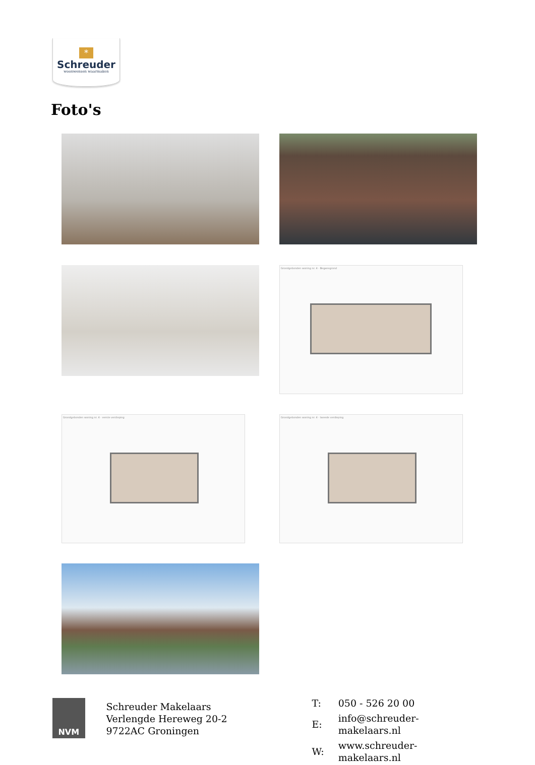*
Schreuder
woonwensen waarmaken
Foto's
Grondgebonden woning nr. 4 - Beganegrond
Grondgebonden woning nr. 4 - eerste verdieping Grondgebonden woning nr. 4 - tweede verdieping
NVM
Schreuder Makelaars
Verlengde Hereweg 20-2
9722AC Groningen
| T: | 050 - 526 20 00 |
| E: | info@schreuder-makelaars.nl |
| W: | www.schreuder-makelaars.nl |